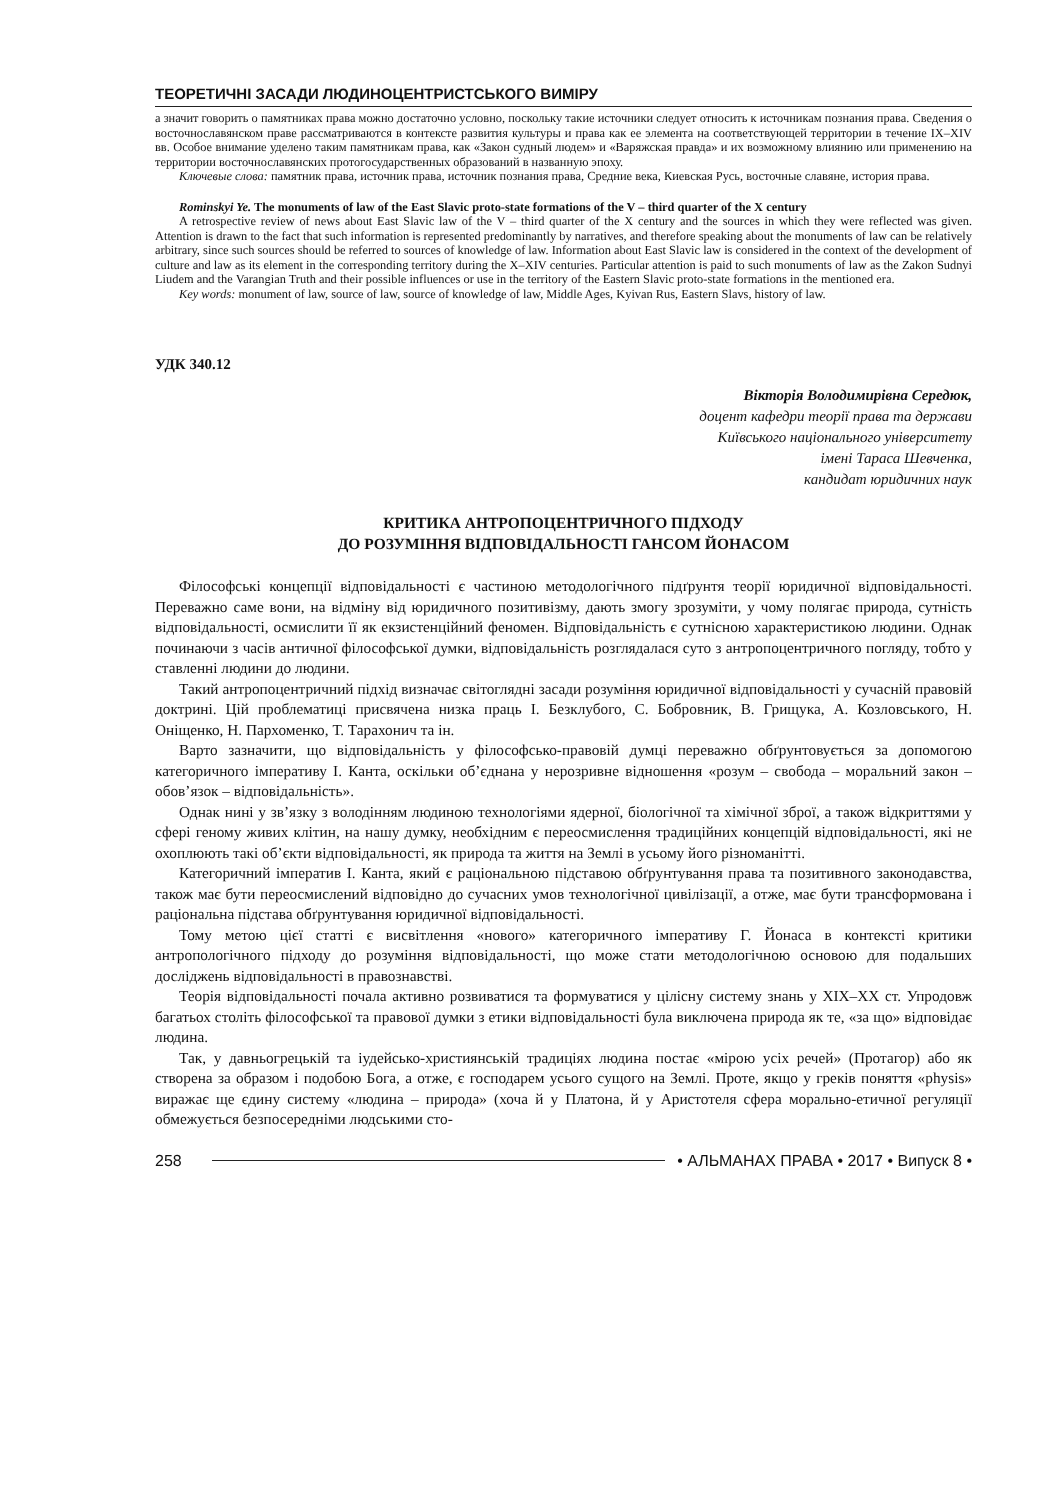ТЕОРЕТИЧНІ ЗАСАДИ ЛЮДИНОЦЕНТРИСТСЬКОГО ВИМІРУ
а значит говорить о памятниках права можно достаточно условно, поскольку такие источники следует относить к источникам познания права. Сведения о восточнославянском праве рассматриваются в контексте развития культуры и права как ее элемента на соответствующей территории в течение IX–XIV вв. Особое внимание уделено таким памятникам права, как «Закон судный людем» и «Варяжская правда» и их возможному влиянию или применению на территории восточнославянских протогосударственных образований в названную эпоху.
Ключевые слова: памятник права, источник права, источник познания права, Средние века, Киевская Русь, восточные славяне, история права.
Rominskyi Ye. The monuments of law of the East Slavic proto-state formations of the V – third quarter of the X century
A retrospective review of news about East Slavic law of the V – third quarter of the X century and the sources in which they were reflected was given. Attention is drawn to the fact that such information is represented predominantly by narratives, and therefore speaking about the monuments of law can be relatively arbitrary, since such sources should be referred to sources of knowledge of law. Information about East Slavic law is considered in the context of the development of culture and law as its element in the corresponding territory during the X–XIV centuries. Particular attention is paid to such monuments of law as the Zakon Sudnyi Liudem and the Varangian Truth and their possible influences or use in the territory of the Eastern Slavic proto-state formations in the mentioned era.
Key words: monument of law, source of law, source of knowledge of law, Middle Ages, Kyivan Rus, Eastern Slavs, history of law.
УДК 340.12
Вікторія Володимирівна Середюк,
доцент кафедри теорії права та держави
Київського національного університету
імені Тараса Шевченка,
кандидат юридичних наук
КРИТИКА АНТРОПОЦЕНТРИЧНОГО ПІДХОДУ
ДО РОЗУМІННЯ ВІДПОВІДАЛЬНОСТІ ГАНСОМ ЙОНАСОМ
Філософські концепції відповідальності є частиною методологічного підґрунтя теорії юридичної відповідальності. Переважно саме вони, на відміну від юридичного позитивізму, дають змогу зрозуміти, у чому полягає природа, сутність відповідальності, осмислити її як екзистенційний феномен. Відповідальність є сутнісною характеристикою людини. Однак починаючи з часів античної філософської думки, відповідальність розглядалася суто з антропоцентричного погляду, тобто у ставленні людини до людини.
Такий антропоцентричний підхід визначає світоглядні засади розуміння юридичної відповідальності у сучасній правовій доктрині. Цій проблематиці присвячена низка праць І. Безклубого, С. Бобровник, В. Грищука, А. Козловського, Н. Оніщенко, Н. Пархоменко, Т. Тарахонич та ін.
Варто зазначити, що відповідальність у філософсько-правовій думці переважно обґрунтовується за допомогою категоричного імперативу І. Канта, оскільки об’єднана у нерозривне відношення «розум – свобода – моральний закон – обов’язок – відповідальність».
Однак нині у зв’язку з володінням людиною технологіями ядерної, біологічної та хімічної зброї, а також відкриттями у сфері геному живих клітин, на нашу думку, необхідним є переосмислення традиційних концепцій відповідальності, які не охоплюють такі об’єкти відповідальності, як природа та життя на Землі в усьому його різноманітті.
Категоричний імператив І. Канта, який є раціональною підставою обґрунтування права та позитивного законодавства, також має бути переосмислений відповідно до сучасних умов технологічної цивілізації, а отже, має бути трансформована і раціональна підстава обґрунтування юридичної відповідальності.
Тому метою цієї статті є висвітлення «нового» категоричного імперативу Г. Йонаса в контексті критики антропологічного підходу до розуміння відповідальності, що може стати методологічною основою для подальших досліджень відповідальності в правознавстві.
Теорія відповідальності почала активно розвиватися та формуватися у цілісну систему знань у XIX–XX ст. Упродовж багатьох століть філософської та правової думки з етики відповідальності була виключена природа як те, «за що» відповідає людина.
Так, у давньогрецькій та іудейсько-християнській традиціях людина постає «мірою усіх речей» (Протагор) або як створена за образом і подобою Бога, а отже, є господарем усього сущого на Землі. Проте, якщо у греків поняття «physis» виражає ще єдину систему «людина – природа» (хоча й у Платона, й у Аристотеля сфера морально-етичної регуляції обмежується безпосередніми людськими сто-
258 • АЛЬМАНАХ ПРАВА • 2017 • Випуск 8 •